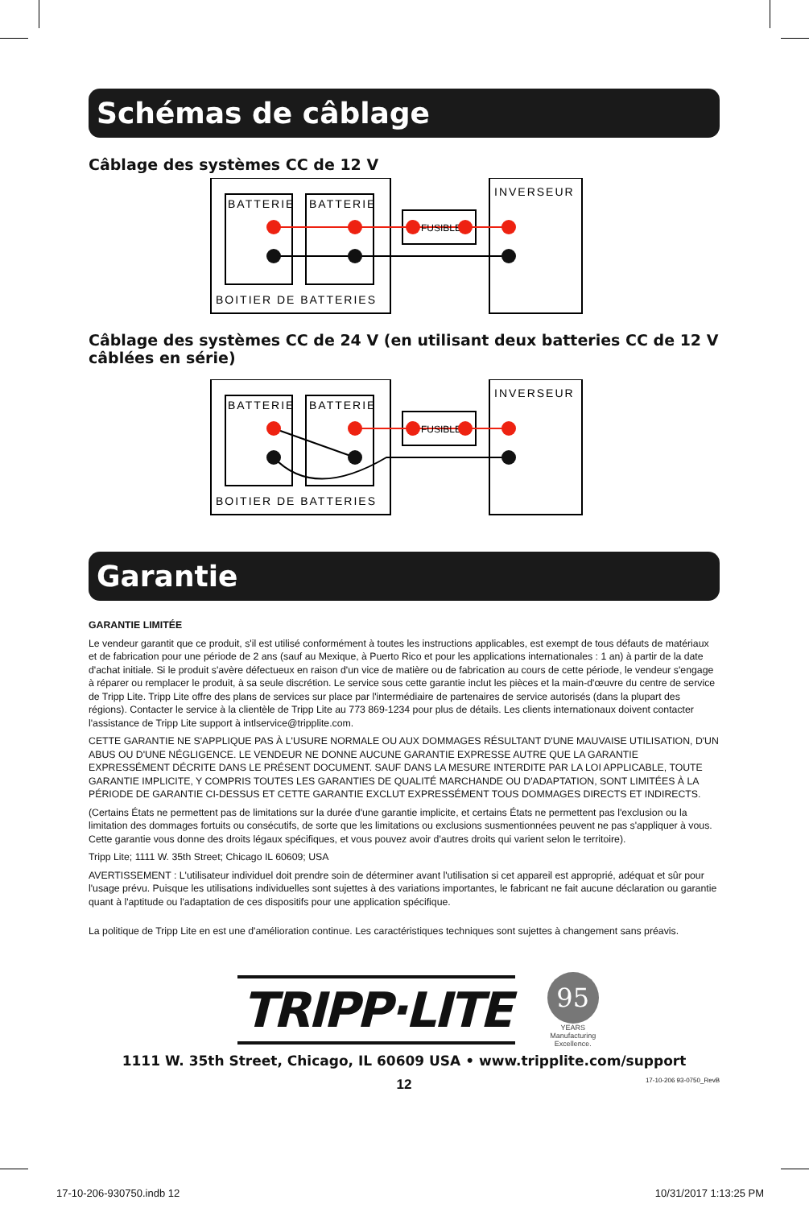Schémas de câblage
Câblage des systèmes CC de 12 V
BATTERIE
BATTERIE
INVERSEUR
BOITIER DE BATTERIES
FUSIBLE
Câblage des systèmes CC de 24 V (en utilisant deux batteries CC de 12 V câblées en série)
BATTERIE
BATTERIE
INVERSEUR
BOITIER DE BATTERIES
FUSIBLE
Garantie
GARANTIE LIMITÉE
Le vendeur garantit que ce produit, s'il est utilisé conformément à toutes les instructions applicables, est exempt de tous défauts de matériaux et de fabrication pour une période de 2 ans (sauf au Mexique, à Puerto Rico et pour les applications internationales : 1 an) à partir de la date d'achat initiale. Si le produit s'avère défectueux en raison d'un vice de matière ou de fabrication au cours de cette période, le vendeur s'engage à réparer ou remplacer le produit, à sa seule discrétion. Le service sous cette garantie inclut les pièces et la main-d'œuvre du centre de service de Tripp Lite. Tripp Lite offre des plans de services sur place par l'intermédiaire de partenaires de service autorisés (dans la plupart des régions). Contacter le service à la clientèle de Tripp Lite au 773 869-1234 pour plus de détails. Les clients internationaux doivent contacter l'assistance de Tripp Lite support à intlservice@tripplite.com.
CETTE GARANTIE NE S'APPLIQUE PAS À L'USURE NORMALE OU AUX DOMMAGES RÉSULTANT D'UNE MAUVAISE UTILISATION, D'UN ABUS OU D'UNE NÉGLIGENCE. LE VENDEUR NE DONNE AUCUNE GARANTIE EXPRESSE AUTRE QUE LA GARANTIE EXPRESSÉMENT DÉCRITE DANS LE PRÉSENT DOCUMENT. SAUF DANS LA MESURE INTERDITE PAR LA LOI APPLICABLE, TOUTE GARANTIE IMPLICITE, Y COMPRIS TOUTES LES GARANTIES DE QUALITÉ MARCHANDE OU D'ADAPTATION, SONT LIMITÉES À LA PÉRIODE DE GARANTIE CI-DESSUS ET CETTE GARANTIE EXCLUT EXPRESSÉMENT TOUS DOMMAGES DIRECTS ET INDIRECTS.
(Certains États ne permettent pas de limitations sur la durée d'une garantie implicite, et certains États ne permettent pas l'exclusion ou la limitation des dommages fortuits ou consécutifs, de sorte que les limitations ou exclusions susmentionnées peuvent ne pas s'appliquer à vous. Cette garantie vous donne des droits légaux spécifiques, et vous pouvez avoir d'autres droits qui varient selon le territoire).
Tripp Lite; 1111 W. 35th Street; Chicago IL 60609; USA
AVERTISSEMENT : L'utilisateur individuel doit prendre soin de déterminer avant l'utilisation si cet appareil est approprié, adéquat et sûr pour l'usage prévu. Puisque les utilisations individuelles sont sujettes à des variations importantes, le fabricant ne fait aucune déclaration ou garantie quant à l'aptitude ou l'adaptation de ces dispositifs pour une application spécifique.
La politique de Tripp Lite en est une d'amélioration continue. Les caractéristiques techniques sont sujettes à changement sans préavis.
TRIPP·LITE
95
YEARS
Manufacturing
Excellence.
1111 W. 35th Street, Chicago, IL 60609 USA • www.tripplite.com/support
12
17-10-206 93-0750_RevB
17-10-206-930750.indb 12 10/31/2017 1:13:25 PM